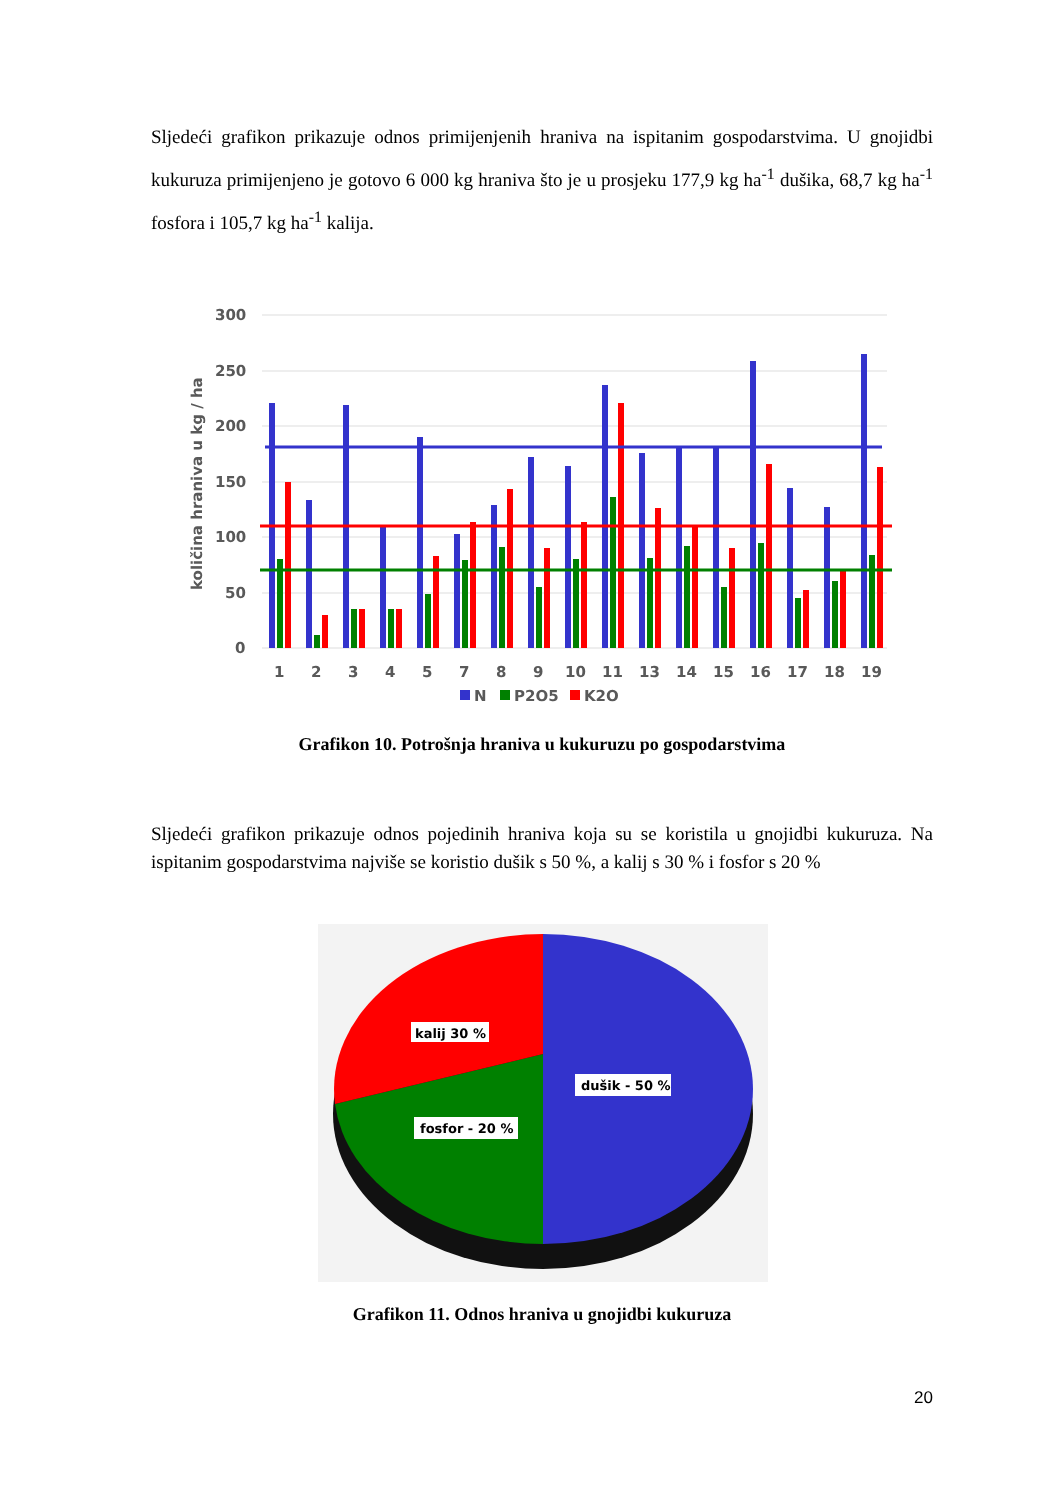Sljedeći grafikon prikazuje odnos primijenjenih hraniva na ispitanim gospodarstvima. U gnojidbi kukuruza primijenjeno je gotovo 6 000 kg hraniva što je u prosjeku 177,9 kg ha<sup>-1</sup> dušika, 68,7 kg ha<sup>-1</sup> fosfora i 105,7 kg ha<sup>-1</sup> kalija.
300
250
200
150
100
50
0
količina hraniva u kg / ha
1
2
3
4
5
7
8
9
10
11
13
14
15
16
17
18
19
N
P2O5
K2O
Grafikon 10. Potrošnja hraniva u kukuruzu po gospodarstvima
Sljedeći grafikon prikazuje odnos pojedinih hraniva koja su se koristila u gnojidbi kukuruza. Na ispitanim gospodarstvima najviše se koristio dušik s 50 %, a kalij s 30 % i fosfor s 20 %
kalij 30 %
dušik - 50 %
fosfor - 20 %
Grafikon 11. Odnos hraniva u gnojidbi kukuruza
20